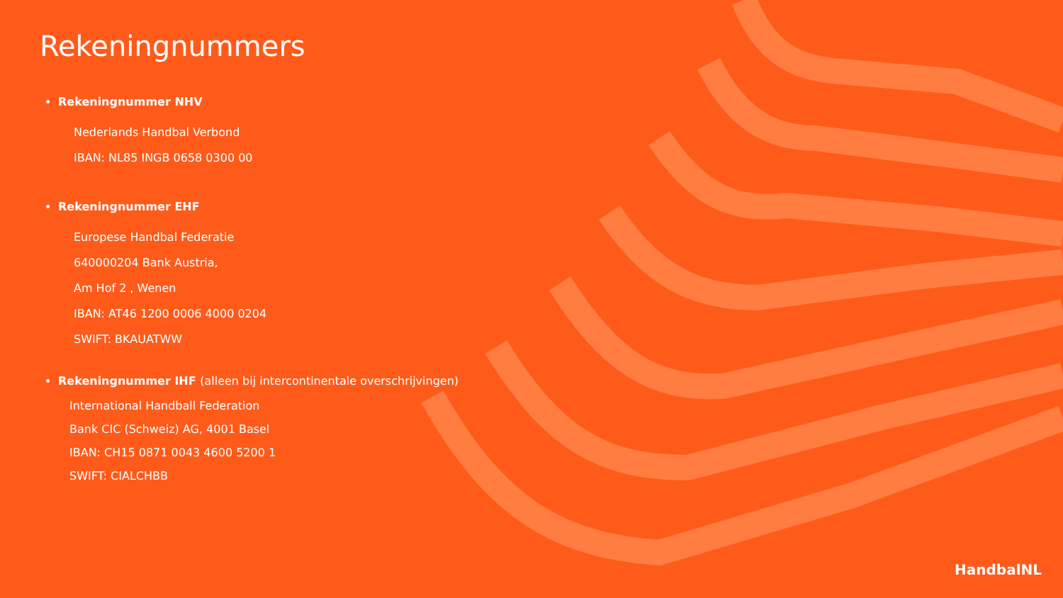Rekeningnummers
Rekeningnummer NHV
Nederlands Handbal Verbond
IBAN: NL85 INGB 0658 0300 00
Rekeningnummer EHF
Europese Handbal Federatie
640000204 Bank Austria,
Am Hof 2 , Wenen
IBAN: AT46 1200 0006 4000 0204
SWIFT: BKAUATWW
Rekeningnummer IHF (alleen bij intercontinentale overschrijvingen)
International Handball Federation
Bank CIC (Schweiz) AG, 4001 Basel
IBAN: CH15 0871 0043 4600 5200 1
SWIFT: CIALCHBB
HandbalNL